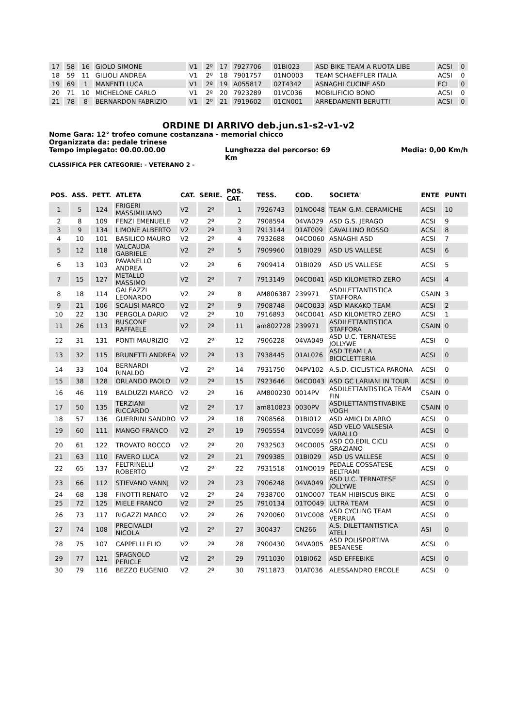| 17 | 58 | 16 | GIOLO SIMONE | V1 | 2º | 17 | 7927706 | 01BI023 | ASD BIKE TEAM A RUOTA LIBE | ACSI | 0 |
| 18 | 59 | 11 | GILIOLI ANDREA | V1 | 2º | 18 | 7901757 | 01NO003 | TEAM SCHAEFFLER ITALIA | ACSI | 0 |
| 19 | 69 | 1 | MANENTI LUCA | V1 | 2º | 19 | A055817 | 02T4342 | ASNAGHI CUCINE ASD | FCI | 0 |
| 20 | 71 | 10 | MICHELONE CARLO | V1 | 2º | 20 | 7923289 | 01VC036 | MOBILIFICIO BONO | ACSI | 0 |
| 21 | 78 | 8 | BERNARDON FABRIZIO | V1 | 2º | 21 | 7919602 | 01CN001 | ARREDAMENTI BERUTTI | ACSI | 0 |
ORDINE DI ARRIVO deb.jun.s1-s2-v1-v2
Nome Gara: 12° trofeo comune costanzana - memorial chicco
Organizzata da: pedale trinese
Tempo impiegato: 00.00.00.00 Lunghezza del percorso: 69 Km Media: 0,00 Km/h
CLASSIFICA PER CATEGORIE: - VETERANO 2 -
| POS. | ASS. | PETT. | ATLETA | CAT. | SERIE. | POS. CAT. | TESS. | COD. | SOCIETA' | ENTE | PUNTI |
| --- | --- | --- | --- | --- | --- | --- | --- | --- | --- | --- | --- |
| 1 | 5 | 124 | FRIGERI MASSIMILIANO | V2 | 2º | 1 | 7926743 | 01NO048 | TEAM G.M. CERAMICHE | ACSI | 10 |
| 2 | 8 | 109 | FENZI EMENUELE | V2 | 2º | 2 | 7908594 | 04VA029 | ASD G.S. JERAGO | ACSI | 9 |
| 3 | 9 | 134 | LIMONE ALBERTO | V2 | 2º | 3 | 7913144 | 01AT009 | CAVALLINO ROSSO | ACSI | 8 |
| 4 | 10 | 101 | BASILICO MAURO | V2 | 2º | 4 | 7932688 | 04CO060 | ASNAGHI ASD | ACSI | 7 |
| 5 | 12 | 118 | VALCAUDA GABRIELE | V2 | 2º | 5 | 7909960 | 01BI029 | ASD US VALLESE | ACSI | 6 |
| 6 | 13 | 103 | PAVANELLO ANDREA | V2 | 2º | 6 | 7909414 | 01BI029 | ASD US VALLESE | ACSI | 5 |
| 7 | 15 | 127 | METALLO MASSIMO | V2 | 2º | 7 | 7913149 | 04CO041 | ASD KILOMETRO ZERO | ACSI | 4 |
| 8 | 18 | 114 | GALEAZZI LEONARDO | V2 | 2º | 8 | AM806387 | 239971 | ASDILETTANTISTICA STAFFORA | CSAIN | 3 |
| 9 | 21 | 106 | SCALISI MARCO | V2 | 2º | 9 | 7908748 | 04CO033 | ASD MAKAKO TEAM | ACSI | 2 |
| 10 | 22 | 130 | PERGOLA DARIO | V2 | 2º | 10 | 7916893 | 04CO041 | ASD KILOMETRO ZERO | ACSI | 1 |
| 11 | 26 | 113 | BUSCONE RAFFAELE | V2 | 2º | 11 | am802728 | 239971 | ASDILETTANTISTICA STAFFORA | CSAIN | 0 |
| 12 | 31 | 131 | PONTI MAURIZIO | V2 | 2º | 12 | 7906228 | 04VA049 | ASD U.C. TERNATESE JOLLYWE | ACSI | 0 |
| 13 | 32 | 115 | BRUNETTI ANDREA | V2 | 2º | 13 | 7938445 | 01AL026 | ASD TEAM LA BICICLETTERIA | ACSI | 0 |
| 14 | 33 | 104 | BERNARDI RINALDO | V2 | 2º | 14 | 7931750 | 04PV102 | A.S.D. CICLISTICA PARONA | ACSI | 0 |
| 15 | 38 | 128 | ORLANDO PAOLO | V2 | 2º | 15 | 7923646 | 04CO043 | ASD GC LARIANI IN TOUR | ACSI | 0 |
| 16 | 46 | 119 | BALDUZZI MARCO | V2 | 2º | 16 | AM800230 | 0014PV | ASDILETTANTISTICA TEAM FIN | CSAIN | 0 |
| 17 | 50 | 135 | TERZIANI RICCARDO | V2 | 2º | 17 | am810823 | 0030PV | ASDILETTANTISTIVABIKE VOGH | CSAIN | 0 |
| 18 | 57 | 136 | GUERRINI SANDRO | V2 | 2º | 18 | 7908568 | 01BI012 | ASD AMICI DI ARRO | ACSI | 0 |
| 19 | 60 | 111 | MANGO FRANCO | V2 | 2º | 19 | 7905554 | 01VC059 | ASD VELO VALSESIA VARALLO | ACSI | 0 |
| 20 | 61 | 122 | TROVATO ROCCO | V2 | 2º | 20 | 7932503 | 04CO005 | ASD CO.EDIL CICLI GRAZIANO | ACSI | 0 |
| 21 | 63 | 110 | FAVERO LUCA | V2 | 2º | 21 | 7909385 | 01BI029 | ASD US VALLESE | ACSI | 0 |
| 22 | 65 | 137 | FELTRINELLI ROBERTO | V2 | 2º | 22 | 7931518 | 01NO019 | PEDALE COSSATESE BELTRAMI | ACSI | 0 |
| 23 | 66 | 112 | STIEVANO VANNJ | V2 | 2º | 23 | 7906248 | 04VA049 | ASD U.C. TERNATESE JOLLYWE | ACSI | 0 |
| 24 | 68 | 138 | FINOTTI RENATO | V2 | 2º | 24 | 7938700 | 01NO007 | TEAM HIBISCUS BIKE | ACSI | 0 |
| 25 | 72 | 125 | MIELE FRANCO | V2 | 2º | 25 | 7910134 | 01TO049 | ULTRA TEAM | ACSI | 0 |
| 26 | 73 | 117 | RIGAZZI MARCO | V2 | 2º | 26 | 7920060 | 01VC008 | ASD CYCLING TEAM VERRUA | ACSI | 0 |
| 27 | 74 | 108 | PRECIVALDI NICOLA | V2 | 2º | 27 | 300437 | CN266 | A.S. DILETTANTISTICA ATELI | ASI | 0 |
| 28 | 75 | 107 | CAPPELLI ELIO | V2 | 2º | 28 | 7900430 | 04VA005 | ASD POLISPORTIVA BESANESE | ACSI | 0 |
| 29 | 77 | 121 | SPAGNOLO PERICLE | V2 | 2º | 29 | 7911030 | 01BI062 | ASD EFFEBIKE | ACSI | 0 |
| 30 | 79 | 116 | BEZZO EUGENIO | V2 | 2º | 30 | 7911873 | 01AT036 | ALESSANDRO ERCOLE | ACSI | 0 |